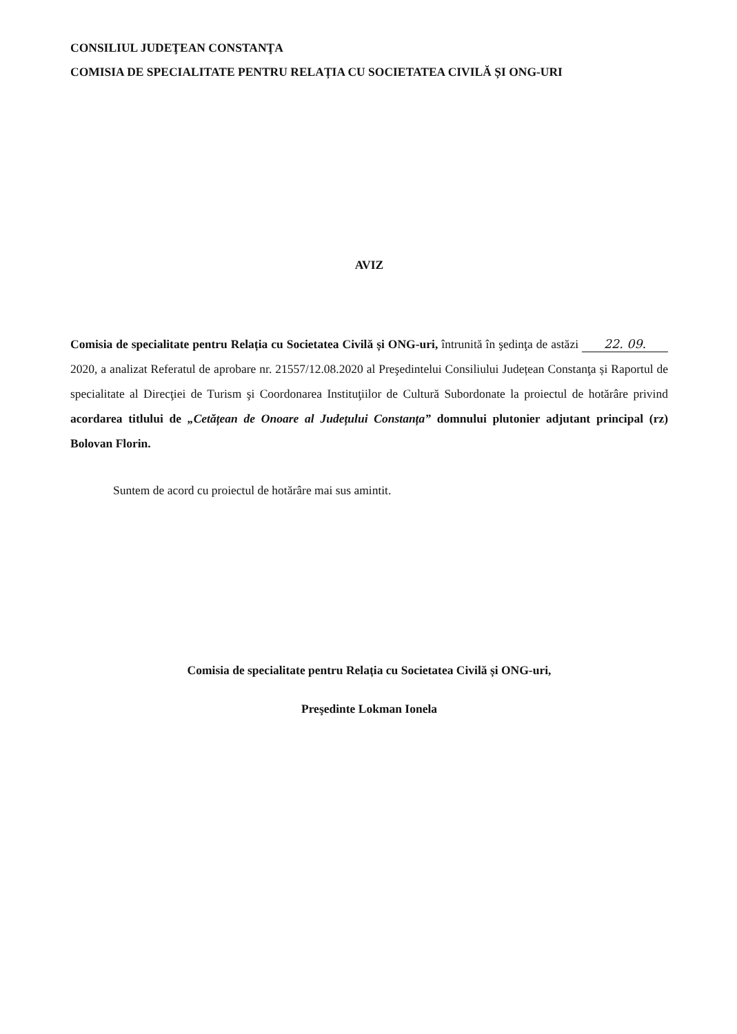CONSILIUL JUDEŢEAN CONSTANŢA
COMISIA DE SPECIALITATE PENTRU RELAȚIA CU SOCIETATEA CIVILĂ ȘI ONG-URI
AVIZ
Comisia de specialitate pentru Relația cu Societatea Civilă și ONG-uri, întrunită în şedinţa de astăzi 22. 09. 2020, a analizat Referatul de aprobare nr. 21557/12.08.2020 al Preşedintelui Consiliului Județean Constanţa și Raportul de specialitate al Direcţiei de Turism şi Coordonarea Instituţiilor de Cultură Subordonate la proiectul de hotărâre privind acordarea titlului de „Cetățean de Onoare al Județului Constanța” domnului plutonier adjutant principal (rz) Bolovan Florin.
Suntem de acord cu proiectul de hotărâre mai sus amintit.
Comisia de specialitate pentru Relația cu Societatea Civilă și ONG-uri,
Preşedinte Lokman Ionela